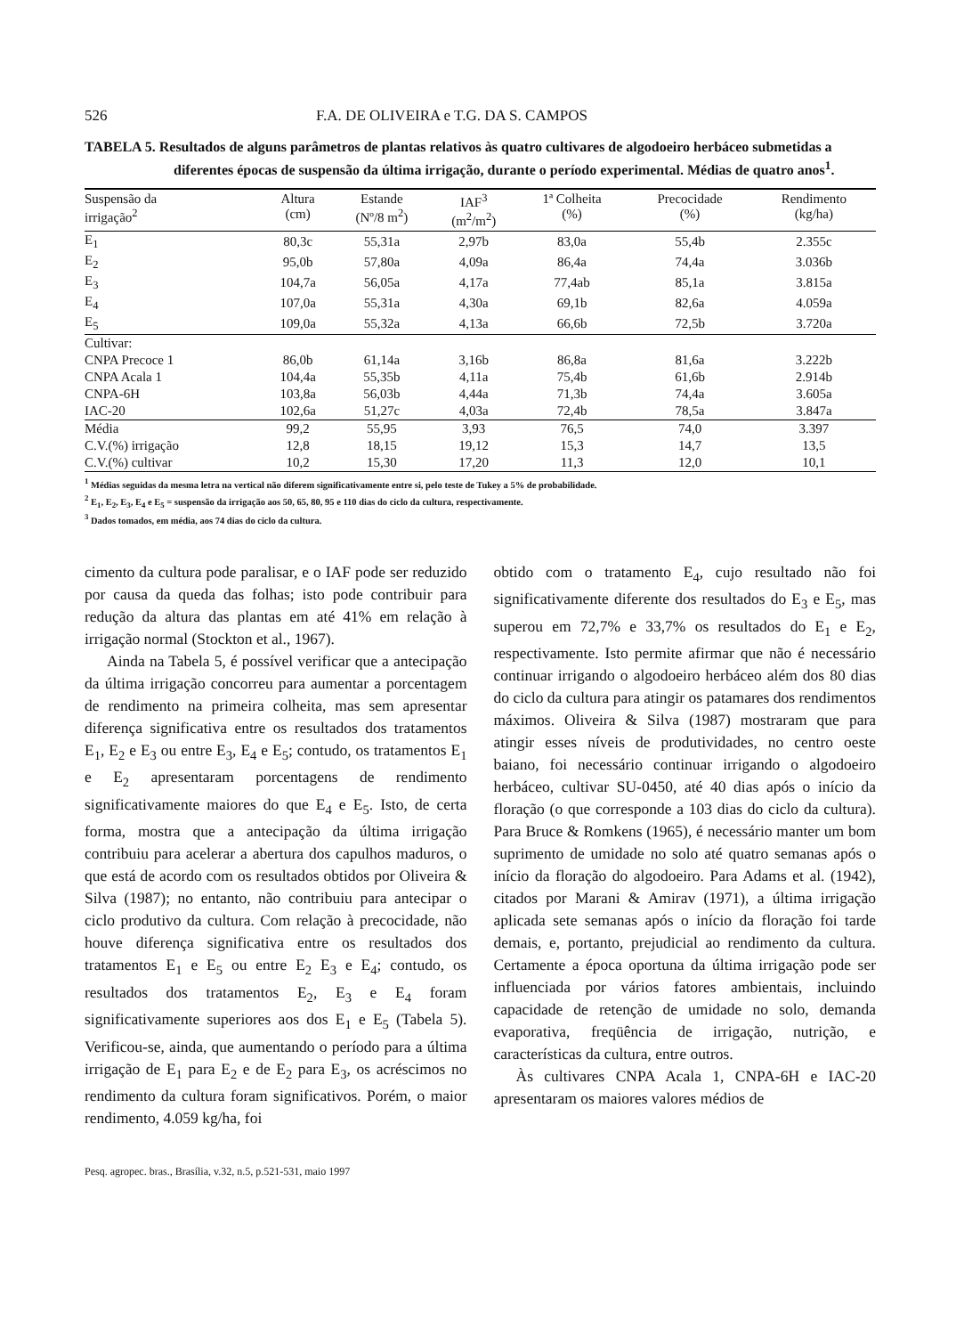526 F.A. DE OLIVEIRA e T.G. DA S. CAMPOS
TABELA 5. Resultados de alguns parâmetros de plantas relativos às quatro cultivares de algodoeiro herbáceo submetidas a diferentes épocas de suspensão da última irrigação, durante o período experimental. Médias de quatro anos<sup>1</sup>.
| Suspensão da irrigação<sup>2</sup> | Altura (cm) | Estande (Nº/8 m<sup>2</sup>) | IAF<sup>3</sup> (m<sup>2</sup>/m<sup>2</sup>) | 1ª Colheita (%) | Precocidade (%) | Rendimento (kg/ha) |
| --- | --- | --- | --- | --- | --- | --- |
| E<sub>1</sub> | 80,3c | 55,31a | 2,97b | 83,0a | 55,4b | 2.355c |
| E<sub>2</sub> | 95,0b | 57,80a | 4,09a | 86,4a | 74,4a | 3.036b |
| E<sub>3</sub> | 104,7a | 56,05a | 4,17a | 77,4ab | 85,1a | 3.815a |
| E<sub>4</sub> | 107,0a | 55,31a | 4,30a | 69,1b | 82,6a | 4.059a |
| E<sub>5</sub> | 109,0a | 55,32a | 4,13a | 66,6b | 72,5b | 3.720a |
| Cultivar: | | | | | | |
| CNPA Precoce 1 | 86,0b | 61,14a | 3,16b | 86,8a | 81,6a | 3.222b |
| CNPA Acala 1 | 104,4a | 55,35b | 4,11a | 75,4b | 61,6b | 2.914b |
| CNPA-6H | 103,8a | 56,03b | 4,44a | 71,3b | 74,4a | 3.605a |
| IAC-20 | 102,6a | 51,27c | 4,03a | 72,4b | 78,5a | 3.847a |
| Média | 99,2 | 55,95 | 3,93 | 76,5 | 74,0 | 3.397 |
| C.V.(%) irrigação | 12,8 | 18,15 | 19,12 | 15,3 | 14,7 | 13,5 |
| C.V.(%) cultivar | 10,2 | 15,30 | 17,20 | 11,3 | 12,0 | 10,1 |
<sup>1</sup> Médias seguidas da mesma letra na vertical não diferem significativamente entre si, pelo teste de Tukey a 5% de probabilidade.
<sup>2</sup> E<sub>1</sub>, E<sub>2</sub>, E<sub>3</sub>, E<sub>4</sub> e E<sub>5</sub> = suspensão da irrigação aos 50, 65, 80, 95 e 110 dias do ciclo da cultura, respectivamente.
<sup>3</sup> Dados tomados, em média, aos 74 dias do ciclo da cultura.
cimento da cultura pode paralisar, e o IAF pode ser reduzido por causa da queda das folhas; isto pode contribuir para redução da altura das plantas em até 41% em relação à irrigação normal (Stockton et al., 1967).
Ainda na Tabela 5, é possível verificar que a antecipação da última irrigação concorreu para aumentar a porcentagem de rendimento na primeira colheita, mas sem apresentar diferença significativa entre os resultados dos tratamentos E<sub>1</sub>, E<sub>2</sub> e E<sub>3</sub> ou entre E<sub>3</sub>, E<sub>4</sub> e E<sub>5</sub>; contudo, os tratamentos E<sub>1</sub> e E<sub>2</sub> apresentaram porcentagens de rendimento significativamente maiores do que E<sub>4</sub> e E<sub>5</sub>. Isto, de certa forma, mostra que a antecipação da última irrigação contribuiu para acelerar a abertura dos capulhos maduros, o que está de acordo com os resultados obtidos por Oliveira & Silva (1987); no entanto, não contribuiu para antecipar o ciclo produtivo da cultura. Com relação à precocidade, não houve diferença significativa entre os resultados dos tratamentos E<sub>1</sub> e E<sub>5</sub> ou entre E<sub>2</sub> E<sub>3</sub> e E<sub>4</sub>; contudo, os resultados dos tratamentos E<sub>2</sub>, E<sub>3</sub> e E<sub>4</sub> foram significativamente superiores aos dos E<sub>1</sub> e E<sub>5</sub> (Tabela 5). Verificou-se, ainda, que aumentando o período para a última irrigação de E<sub>1</sub> para E<sub>2</sub> e de E<sub>2</sub> para E<sub>3</sub>, os acréscimos no rendimento da cultura foram significativos. Porém, o maior rendimento, 4.059 kg/ha, foi
obtido com o tratamento E<sub>4</sub>, cujo resultado não foi significativamente diferente dos resultados do E<sub>3</sub> e E<sub>5</sub>, mas superou em 72,7% e 33,7% os resultados do E<sub>1</sub> e E<sub>2</sub>, respectivamente. Isto permite afirmar que não é necessário continuar irrigando o algodoeiro herbáceo além dos 80 dias do ciclo da cultura para atingir os patamares dos rendimentos máximos. Oliveira & Silva (1987) mostraram que para atingir esses níveis de produtividades, no centro oeste baiano, foi necessário continuar irrigando o algodoeiro herbáceo, cultivar SU-0450, até 40 dias após o início da floração (o que corresponde a 103 dias do ciclo da cultura). Para Bruce & Romkens (1965), é necessário manter um bom suprimento de umidade no solo até quatro semanas após o início da floração do algodoeiro. Para Adams et al. (1942), citados por Marani & Amirav (1971), a última irrigação aplicada sete semanas após o início da floração foi tarde demais, e, portanto, prejudicial ao rendimento da cultura. Certamente a época oportuna da última irrigação pode ser influenciada por vários fatores ambientais, incluindo capacidade de retenção de umidade no solo, demanda evaporativa, freqüência de irrigação, nutrição, e características da cultura, entre outros.
Às cultivares CNPA Acala 1, CNPA-6H e IAC-20 apresentaram os maiores valores médios de
Pesq. agropec. bras., Brasília, v.32, n.5, p.521-531, maio 1997